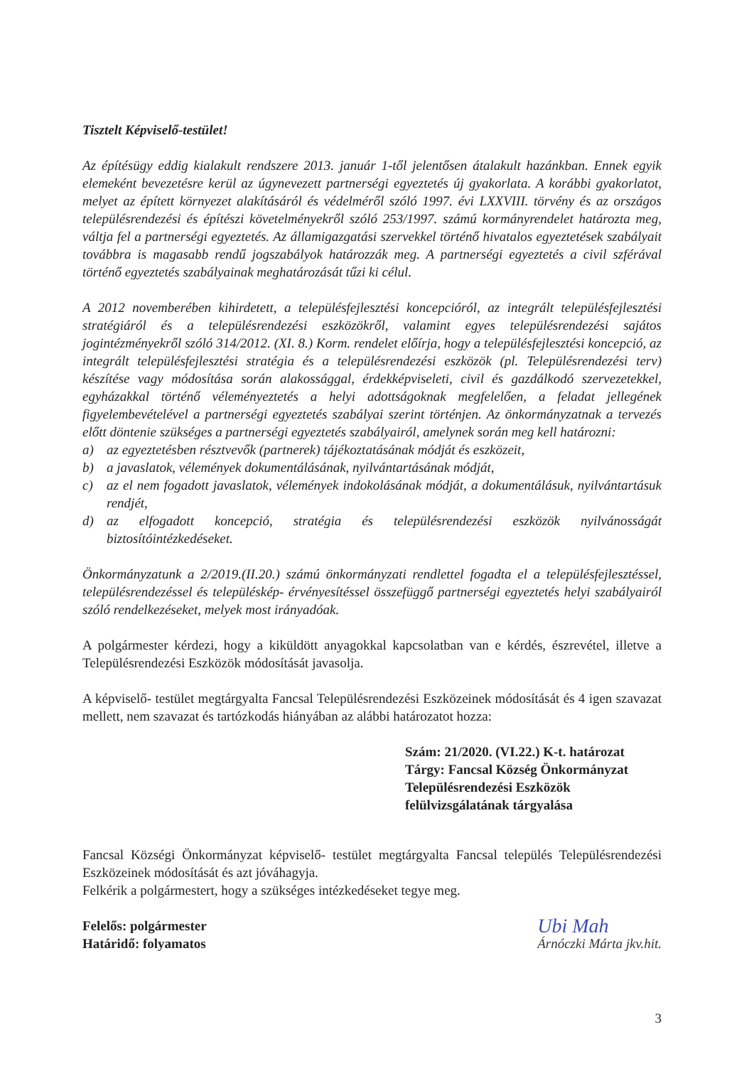Tisztelt Képviselő-testület!
Az építésügy eddig kialakult rendszere 2013. január 1-től jelentősen átalakult hazánkban. Ennek egyik elemeként bevezetésre kerül az úgynevezett partnerségi egyeztetés új gyakorlata. A korábbi gyakorlatot, melyet az épített környezet alakításáról és védelméről szóló 1997. évi LXXVIII. törvény és az országos településrendezési és építészi követelményekről szóló 253/1997. számú kormányrendelet határozta meg, váltja fel a partnerségi egyeztetés. Az államigazgatási szervekkel történő hivatalos egyeztetések szabályait továbbra is magasabb rendű jogszabályok határozzák meg. A partnerségi egyeztetés a civil szférával történő egyeztetés szabályainak meghatározását tűzi ki célul.
A 2012 novemberében kihirdetett, a településfejlesztési koncepcióról, az integrált településfejlesztési stratégiáról és a településrendezési eszközökről, valamint egyes településrendezési sajátos jogintézményekről szóló 314/2012. (XI. 8.) Korm. rendelet előírja, hogy a településfejlesztési koncepció, az integrált településfejlesztési stratégia és a településrendezési eszközök (pl. Településrendezési terv) készítése vagy módosítása során alakossággal, érdekképviseleti, civil és gazdálkodó szervezetekkel, egyházakkal történő véleményeztetés a helyi adottságoknak megfelelően, a feladat jellegének figyelembevételével a partnerségi egyeztetés szabályai szerint történjen. Az önkormányzatnak a tervezés előtt döntenie szükséges a partnerségi egyeztetés szabályairól, amelynek során meg kell határozni:
a) az egyeztetésben résztvevők (partnerek) tájékoztatásának módját és eszközeit,
b) a javaslatok, vélemények dokumentálásának, nyilvántartásának módját,
c) az el nem fogadott javaslatok, vélemények indokolásának módját, a dokumentálásuk, nyilvántartásuk rendjét,
d) az elfogadott koncepció, stratégia és településrendezési eszközök nyilvánosságát biztosítóintézkedéseket.
Önkormányzatunk a 2/2019.(II.20.) számú önkormányzati rendlettel fogadta el a településfejlesztéssel, településrendezéssel és településkép- érvényesítéssel összefüggő partnerségi egyeztetés helyi szabályairól szóló rendelkezéseket, melyek most irányadóak.
A polgármester kérdezi, hogy a kiküldött anyagokkal kapcsolatban van e kérdés, észrevétel, illetve a Településrendezési Eszközök módosítását javasolja.
A képviselő- testület megtárgyalta Fancsal Településrendezési Eszközeinek módosítását és 4 igen szavazat mellett, nem szavazat és tartózkodás hiányában az alábbi határozatot hozza:
Szám: 21/2020. (VI.22.) K-t. határozat
Tárgy: Fancsal Község Önkormányzat Településrendezési Eszközök felülvizsgálatának tárgyalása
Fancsal Községi Önkormányzat képviselő- testület megtárgyalta Fancsal település Településrendezési Eszközeinek módosítását és azt jóváhagyja.
Felkérik a polgármestert, hogy a szükséges intézkedéseket tegye meg.
Felelős: polgármester
Határidő: folyamatos
Ubi Mah
Árnóczki Márta jkv.hit.
3